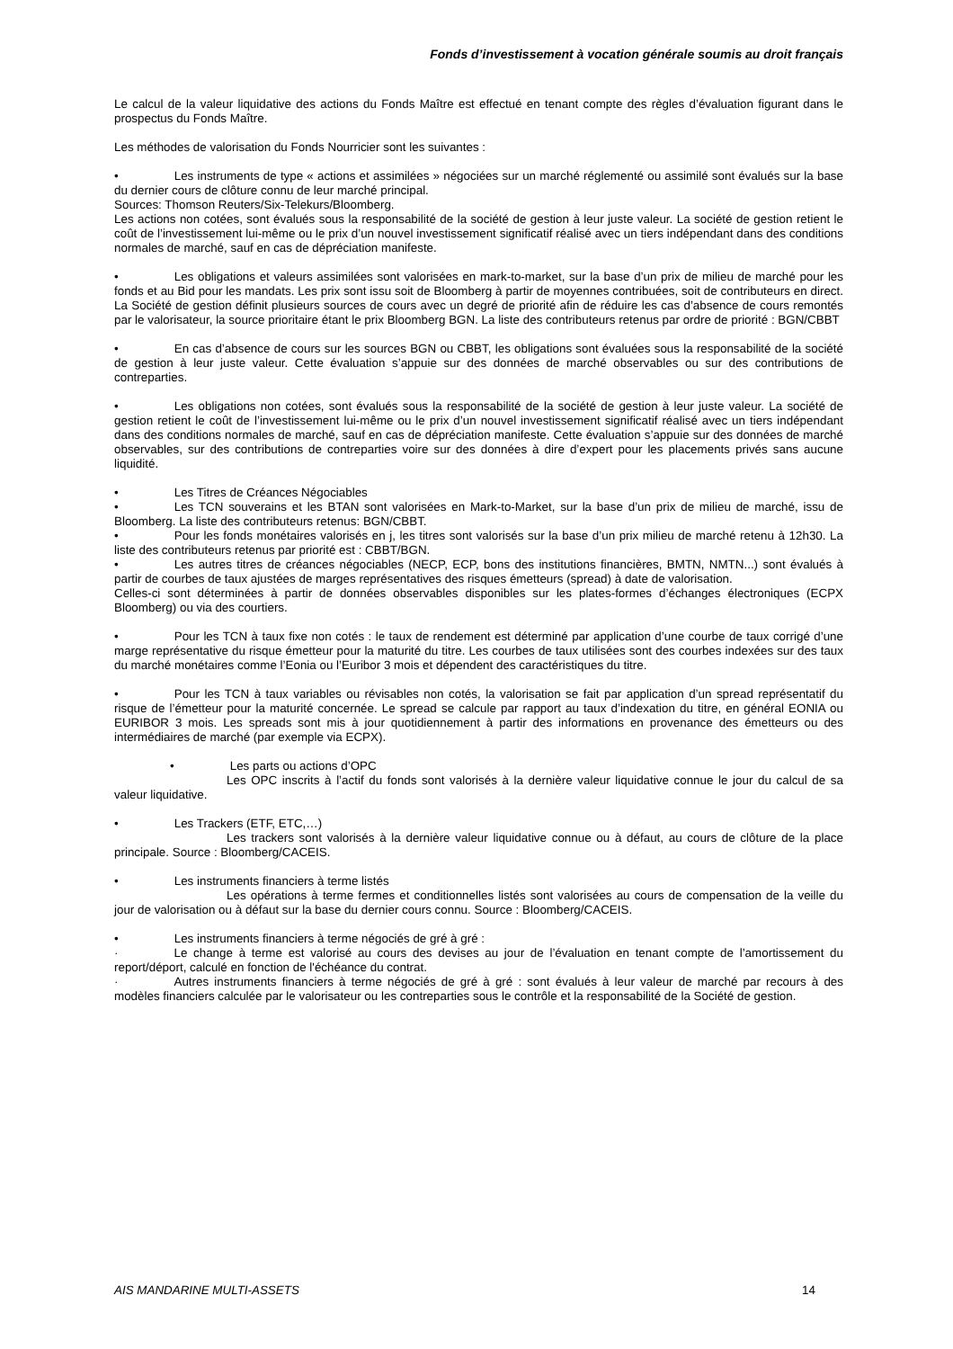Fonds d’investissement à vocation générale soumis au droit français
Le calcul de la valeur liquidative des actions du Fonds Maître est effectué en tenant compte des règles d’évaluation figurant dans le prospectus du Fonds Maître.
Les méthodes de valorisation du Fonds Nourricier sont les suivantes :
• Les instruments de type « actions et assimilées » négociées sur un marché réglementé ou assimilé sont évalués sur la base du dernier cours de clôture connu de leur marché principal.
Sources: Thomson Reuters/Six-Telekurs/Bloomberg.
Les actions non cotées, sont évalués sous la responsabilité de la société de gestion à leur juste valeur. La société de gestion retient le coût de l’investissement lui-même ou le prix d’un nouvel investissement significatif réalisé avec un tiers indépendant dans des conditions normales de marché, sauf en cas de dépréciation manifeste.
• Les obligations et valeurs assimilées sont valorisées en mark-to-market, sur la base d’un prix de milieu de marché pour les fonds et au Bid pour les mandats. Les prix sont issu soit de Bloomberg à partir de moyennes contribuées, soit de contributeurs en direct. La Société de gestion définit plusieurs sources de cours avec un degré de priorité afin de réduire les cas d’absence de cours remontés par le valorisateur, la source prioritaire étant le prix Bloomberg BGN. La liste des contributeurs retenus par ordre de priorité : BGN/CBBT
• En cas d’absence de cours sur les sources BGN ou CBBT, les obligations sont évaluées sous la responsabilité de la société de gestion à leur juste valeur. Cette évaluation s’appuie sur des données de marché observables ou sur des contributions de contreparties.
• Les obligations non cotées, sont évalués sous la responsabilité de la société de gestion à leur juste valeur. La société de gestion retient le coût de l’investissement lui-même ou le prix d’un nouvel investissement significatif réalisé avec un tiers indépendant dans des conditions normales de marché, sauf en cas de dépréciation manifeste. Cette évaluation s’appuie sur des données de marché observables, sur des contributions de contreparties voire sur des données à dire d’expert pour les placements privés sans aucune liquidité.
• Les Titres de Créances Négociables
• Les TCN souverains et les BTAN sont valorisées en Mark-to-Market, sur la base d’un prix de milieu de marché, issu de Bloomberg. La liste des contributeurs retenus: BGN/CBBT.
• Pour les fonds monétaires valorisés en j, les titres sont valorisés sur la base d’un prix milieu de marché retenu à 12h30. La liste des contributeurs retenus par priorité est : CBBT/BGN.
• Les autres titres de créances négociables (NECP, ECP, bons des institutions financières, BMTN, NMTN...) sont évalués à partir de courbes de taux ajustées de marges représentatives des risques émetteurs (spread) à date de valorisation.
Celles-ci sont déterminées à partir de données observables disponibles sur les plates-formes d’échanges électroniques (ECPX Bloomberg) ou via des courtiers.
• Pour les TCN à taux fixe non cotés : le taux de rendement est déterminé par application d’une courbe de taux corrigé d’une marge représentative du risque émetteur pour la maturité du titre. Les courbes de taux utilisées sont des courbes indexées sur des taux du marché monétaires comme l’Eonia ou l’Euribor 3 mois et dépendent des caractéristiques du titre.
• Pour les TCN à taux variables ou révisables non cotés, la valorisation se fait par application d’un spread représentatif du risque de l’émetteur pour la maturité concernée. Le spread se calcule par rapport au taux d’indexation du titre, en général EONIA ou EURIBOR 3 mois. Les spreads sont mis à jour quotidiennement à partir des informations en provenance des émetteurs ou des intermédiaires de marché (par exemple via ECPX).
• Les parts ou actions d’OPC
Les OPC inscrits à l’actif du fonds sont valorisés à la dernière valeur liquidative connue le jour du calcul de sa valeur liquidative.
• Les Trackers (ETF, ETC,…)
Les trackers sont valorisés à la dernière valeur liquidative connue ou à défaut, au cours de clôture de la place principale. Source : Bloomberg/CACEIS.
• Les instruments financiers à terme listés
Les opérations à terme fermes et conditionnelles listés sont valorisées au cours de compensation de la veille du jour de valorisation ou à défaut sur la base du dernier cours connu. Source : Bloomberg/CACEIS.
• Les instruments financiers à terme négociés de gré à gré :
· Le change à terme est valorisé au cours des devises au jour de l’évaluation en tenant compte de l’amortissement du report/déport, calculé en fonction de l'échéance du contrat.
· Autres instruments financiers à terme négociés de gré à gré : sont évalués à leur valeur de marché par recours à des modèles financiers calculée par le valorisateur ou les contreparties sous le contrôle et la responsabilité de la Société de gestion.
AIS MANDARINE MULTI-ASSETS 14